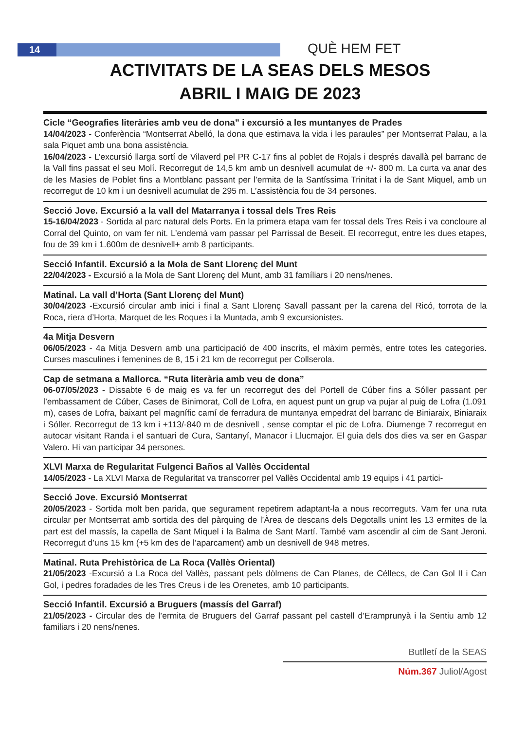14 QUÈ HEM FET
ACTIVITATS DE LA SEAS DELS MESOS
ABRIL I MAIG DE 2023
Cicle “Geografies literàries amb veu de dona” i excursió a les muntanyes de Prades
14/04/2023 - Conferència “Montserrat Abelló, la dona que estimava la vida i les paraules” per Montserrat Palau, a la sala Piquet amb una bona assistència.
16/04/2023 - L’excursió llarga sortí de Vilaverd pel PR C-17 fins al poblet de Rojals i després davallà pel barranc de la Vall fins passat el seu Molí. Recorregut de 14,5 km amb un desnivell acumulat de +/- 800 m. La curta va anar des de les Masies de Poblet fins a Montblanc passant per l’ermita de la Santíssima Trinitat i la de Sant Miquel, amb un recorregut de 10 km i un desnivell acumulat de 295 m. L’assistència fou de 34 persones.
Secció Jove. Excursió a la vall del Matarranya i tossal dels Tres Reis
15-16/04/2023 - Sortida al parc natural dels Ports. En la primera etapa vam fer tossal dels Tres Reis i va concloure al Corral del Quinto, on vam fer nit. L’endemà vam passar pel Parrissal de Beseit. El recorregut, entre les dues etapes, fou de 39 km i 1.600m de desnivell+ amb 8 participants.
Secció Infantil. Excursió a la Mola de Sant Llorenç del Munt
22/04/2023 - Excursió a la Mola de Sant Llorenç del Munt, amb 31 famíliars i 20 nens/nenes.
Matinal. La vall d’Horta (Sant Llorenç del Munt)
30/04/2023 -Excursió circular amb inici i final a Sant Llorenç Savall passant per la carena del Ricó, torrota de la Roca, riera d’Horta, Marquet de les Roques i la Muntada, amb 9 excursionistes.
4a Mitja Desvern
06/05/2023 - 4a Mitja Desvern amb una participació de 400 inscrits, el màxim permès, entre totes les categories. Curses masculines i femenines de 8, 15 i 21 km de recorregut per Collserola.
Cap de setmana a Mallorca. “Ruta literària amb veu de dona”
06-07/05/2023 - Dissabte 6 de maig es va fer un recorregut des del Portell de Cúber fins a Sóller passant per l’embassament de Cúber, Cases de Binimorat, Coll de Lofra, en aquest punt un grup va pujar al puig de Lofra (1.091 m), cases de Lofra, baixant pel magnífic camí de ferradura de muntanya empedrat del barranc de Biniaraix, Biniaraix i Sóller. Recorregut de 13 km i +113/-840 m de desnivell , sense comptar el pic de Lofra. Diumenge 7 recorregut en autocar visitant Randa i el santuari de Cura, Santanyí, Manacor i Llucmajor. El guia dels dos dies va ser en Gaspar Valero. Hi van participar 34 persones.
XLVI Marxa de Regularitat Fulgenci Baños al Vallès Occidental
14/05/2023 - La XLVI Marxa de Regularitat va transcorrer pel Vallès Occidental amb 19 equips i 41 partici-
Secció Jove. Excursió Montserrat
20/05/2023 - Sortida molt ben parida, que segurament repetirem adaptant-la a nous recorreguts. Vam fer una ruta circular per Montserrat amb sortida des del pàrquing de l’Àrea de descans dels Degotalls unint les 13 ermites de la part est del massís, la capella de Sant Miquel i la Balma de Sant Martí. També vam ascendir al cim de Sant Jeroni. Recorregut d’uns 15 km (+5 km des de l’aparcament) amb un desnivell de 948 metres.
Matinal. Ruta Prehistòrica de La Roca (Vallès Oriental)
21/05/2023 -Excursió a La Roca del Vallès, passant pels dòlmens de Can Planes, de Céllecs, de Can Gol II i Can Gol, i pedres foradades de les Tres Creus i de les Orenetes, amb 10 participants.
Secció Infantil. Excursió a Bruguers (massís del Garraf)
21/05/2023 - Circular des de l’ermita de Bruguers del Garraf passant pel castell d’Eramprunyà i la Sentiu amb 12 familiars i 20 nens/nenes.
Butlletí de la SEAS
Núm.367 Juliol/Agost